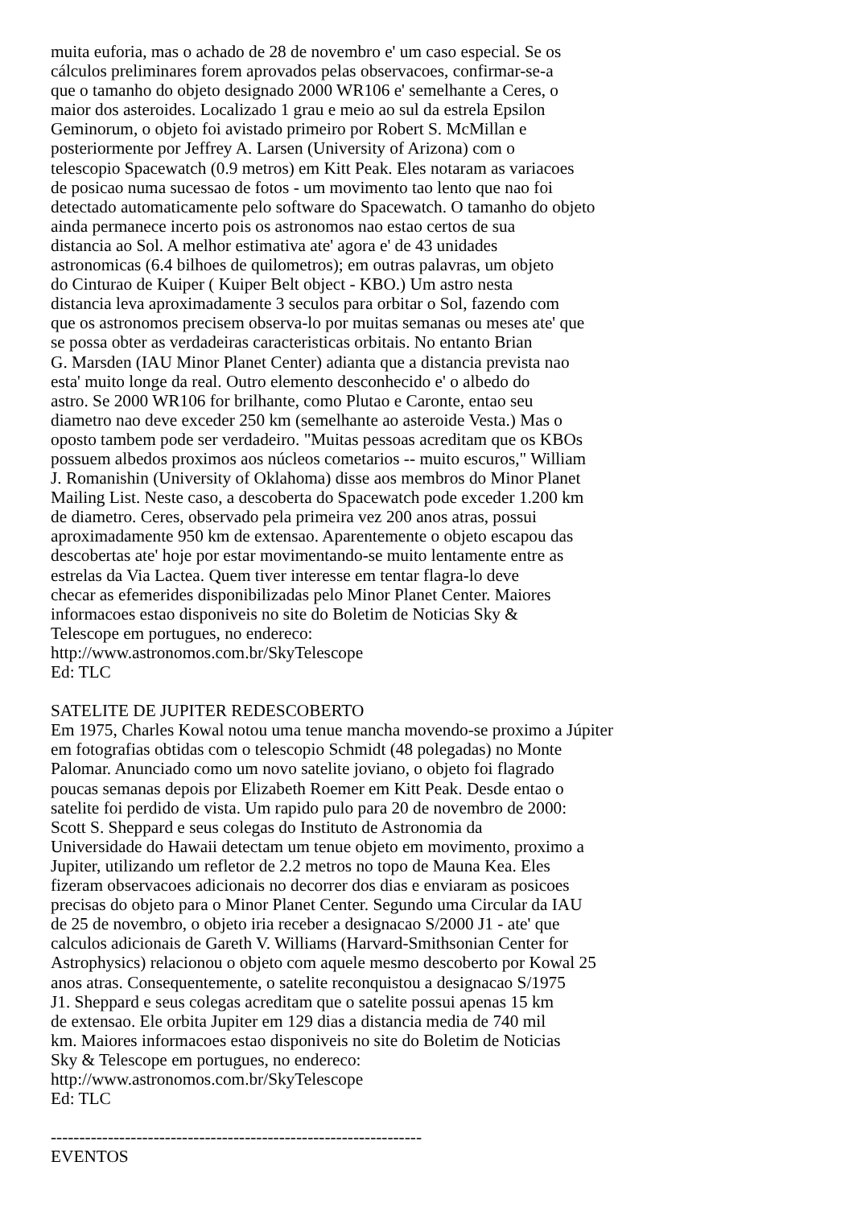muita euforia, mas o achado de 28 de novembro e' um caso especial. Se os cálculos preliminares forem aprovados pelas observacoes, confirmar-se-a que o tamanho do objeto designado 2000 WR106 e' semelhante a Ceres, o maior dos asteroides. Localizado 1 grau e meio ao sul da estrela Epsilon Geminorum, o objeto foi avistado primeiro por Robert S. McMillan e posteriormente por Jeffrey A. Larsen (University of Arizona) com o telescopio Spacewatch (0.9 metros) em Kitt Peak. Eles notaram as variacoes de posicao numa sucessao de fotos - um movimento tao lento que nao foi detectado automaticamente pelo software do Spacewatch. O tamanho do objeto ainda permanece incerto pois os astronomos nao estao certos de sua distancia ao Sol. A melhor estimativa ate' agora e' de 43 unidades astronomicas (6.4 bilhoes de quilometros); em outras palavras, um objeto do Cinturao de Kuiper ( Kuiper Belt object - KBO.) Um astro nesta distancia leva aproximadamente 3 seculos para orbitar o Sol, fazendo com que os astronomos precisem observa-lo por muitas semanas ou meses ate' que se possa obter as verdadeiras caracteristicas orbitais. No entanto Brian G. Marsden (IAU Minor Planet Center) adianta que a distancia prevista nao esta' muito longe da real. Outro elemento desconhecido e' o albedo do astro. Se 2000 WR106 for brilhante, como Plutao e Caronte, entao seu diametro nao deve exceder 250 km (semelhante ao asteroide Vesta.) Mas o oposto tambem pode ser verdadeiro. "Muitas pessoas acreditam que os KBOs possuem albedos proximos aos núcleos cometarios -- muito escuros," William J. Romanishin (University of Oklahoma) disse aos membros do Minor Planet Mailing List. Neste caso, a descoberta do Spacewatch pode exceder 1.200 km de diametro. Ceres, observado pela primeira vez 200 anos atras, possui aproximadamente 950 km de extensao. Aparentemente o objeto escapou das descobertas ate' hoje por estar movimentando-se muito lentamente entre as estrelas da Via Lactea. Quem tiver interesse em tentar flagra-lo deve checar as efemerides disponibilizadas pelo Minor Planet Center. Maiores informacoes estao disponiveis no site do Boletim de Noticias Sky & Telescope em portugues, no endereco: http://www.astronomos.com.br/SkyTelescope Ed: TLC SATELITE DE JUPITER REDESCOBERTO Em 1975, Charles Kowal notou uma tenue mancha movendo-se proximo a Júpiter em fotografias obtidas com o telescopio Schmidt (48 polegadas) no Monte Palomar. Anunciado como um novo satelite joviano, o objeto foi flagrado poucas semanas depois por Elizabeth Roemer em Kitt Peak. Desde entao o satelite foi perdido de vista. Um rapido pulo para 20 de novembro de 2000: Scott S. Sheppard e seus colegas do Instituto de Astronomia da Universidade do Hawaii detectam um tenue objeto em movimento, proximo a Jupiter, utilizando um refletor de 2.2 metros no topo de Mauna Kea. Eles fizeram observacoes adicionais no decorrer dos dias e enviaram as posicoes precisas do objeto para o Minor Planet Center. Segundo uma Circular da IAU de 25 de novembro, o objeto iria receber a designacao S/2000 J1 - ate' que calculos adicionais de Gareth V. Williams (Harvard-Smithsonian Center for Astrophysics) relacionou o objeto com aquele mesmo descoberto por Kowal 25 anos atras. Consequentemente, o satelite reconquistou a designacao S/1975 J1. Sheppard e seus colegas acreditam que o satelite possui apenas 15 km de extensao. Ele orbita Jupiter em 129 dias a distancia media de 740 mil km. Maiores informacoes estao disponiveis no site do Boletim de Noticias Sky & Telescope em portugues, no endereco: http://www.astronomos.com.br/SkyTelescope Ed: TLC ----------------------------------------------------------------- EVENTOS